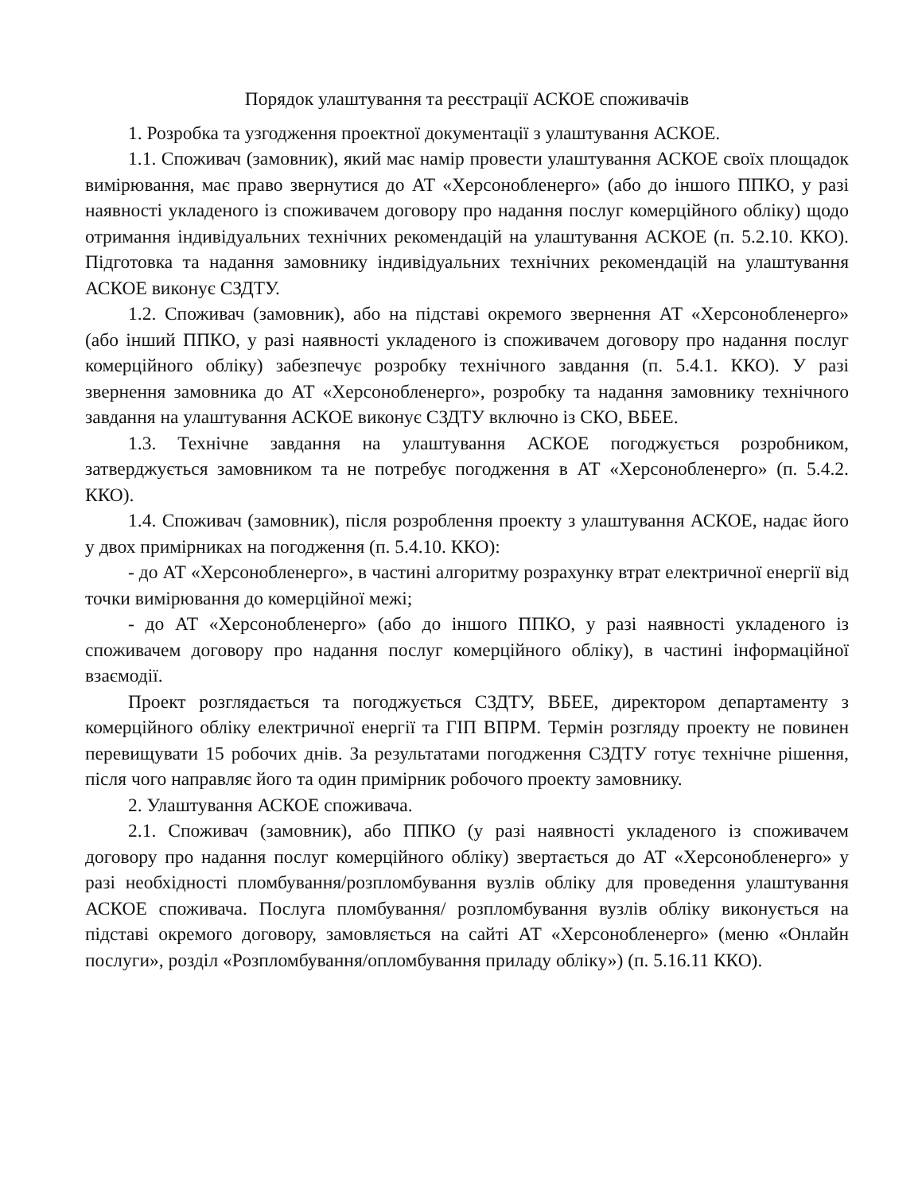Порядок улаштування та реєстрації АСКОЕ споживачів
1. Розробка та узгодження проектної документації з улаштування АСКОЕ.
1.1. Споживач (замовник), який має намір провести улаштування АСКОЕ своїх площадок вимірювання, має право звернутися до АТ «Херсонобленерго» (або до іншого ППКО, у разі наявності укладеного із споживачем договору про надання послуг комерційного обліку) щодо отримання індивідуальних технічних рекомендацій на улаштування АСКОЕ (п. 5.2.10. ККО). Підготовка та надання замовнику індивідуальних технічних рекомендацій на улаштування АСКОЕ виконує СЗДТУ.
1.2. Споживач (замовник), або на підставі окремого звернення АТ «Херсонобленерго» (або інший ППКО, у разі наявності укладеного із споживачем договору про надання послуг комерційного обліку) забезпечує розробку технічного завдання (п. 5.4.1. ККО). У разі звернення замовника до АТ «Херсонобленерго», розробку та надання замовнику технічного завдання на улаштування АСКОЕ виконує СЗДТУ включно із СКО, ВБЕЕ.
1.3. Технічне завдання на улаштування АСКОЕ погоджується розробником, затверджується замовником та не потребує погодження в АТ «Херсонобленерго» (п. 5.4.2. ККО).
1.4. Споживач (замовник), після розроблення проекту з улаштування АСКОЕ, надає його у двох примірниках на погодження (п. 5.4.10. ККО):
- до АТ «Херсонобленерго», в частині алгоритму розрахунку втрат електричної енергії від точки вимірювання до комерційної межі;
- до АТ «Херсонобленерго» (або до іншого ППКО, у разі наявності укладеного із споживачем договору про надання послуг комерційного обліку), в частині інформаційної взаємодії.
Проект розглядається та погоджується СЗДТУ, ВБЕЕ, директором департаменту з комерційного обліку електричної енергії та ГІП ВПРМ. Термін розгляду проекту не повинен перевищувати 15 робочих днів. За результатами погодження СЗДТУ готує технічне рішення, після чого направляє його та один примірник робочого проекту замовнику.
2. Улаштування АСКОЕ споживача.
2.1. Споживач (замовник), або ППКО (у разі наявності укладеного із споживачем договору про надання послуг комерційного обліку) звертається до АТ «Херсонобленерго» у разі необхідності пломбування/розпломбування вузлів обліку для проведення улаштування АСКОЕ споживача. Послуга пломбування/ розпломбування вузлів обліку виконується на підставі окремого договору, замовляється на сайті АТ «Херсонобленерго» (меню «Онлайн послуги», розділ «Розпломбування/опломбування приладу обліку») (п. 5.16.11 ККО).